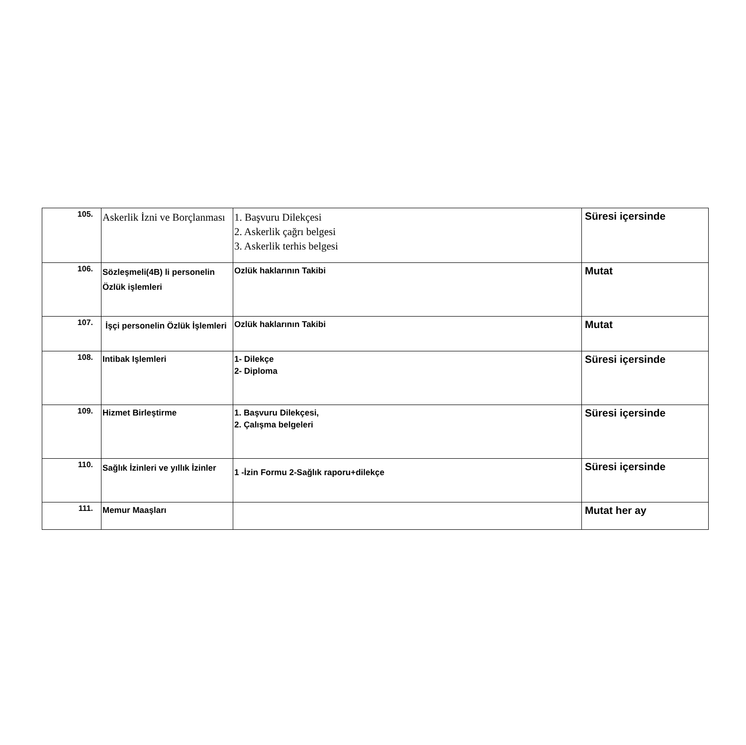| 105. | Askerlik İzni ve Borçlanması | 1. Başvuru Dilekçesi 2. Askerlik çağrı belgesi 3. Askerlik terhis belgesi | Süresi içersinde |
| 106. | Sözleşmeli(4B) li personelin Özlük işlemleri | Ozlük haklarının Takibi | Mutat |
| 107. | İşçi personelin Özlük İşlemleri | Ozlük haklarının Takibi | Mutat |
| 108. | Intibak Işlemleri | 1- Dilekçe 2- Diploma | Süresi içersinde |
| 109. | Hizmet Birleştirme | 1. Başvuru Dilekçesi, 2. Çalışma belgeleri | Süresi içersinde |
| 110. | Sağlık İzinleri ve yıllık İzinler | 1 -İzin Formu 2-Sağlık raporu+dilekçe | Süresi içersinde |
| 111. | Memur Maaşları | | Mutat her ay |